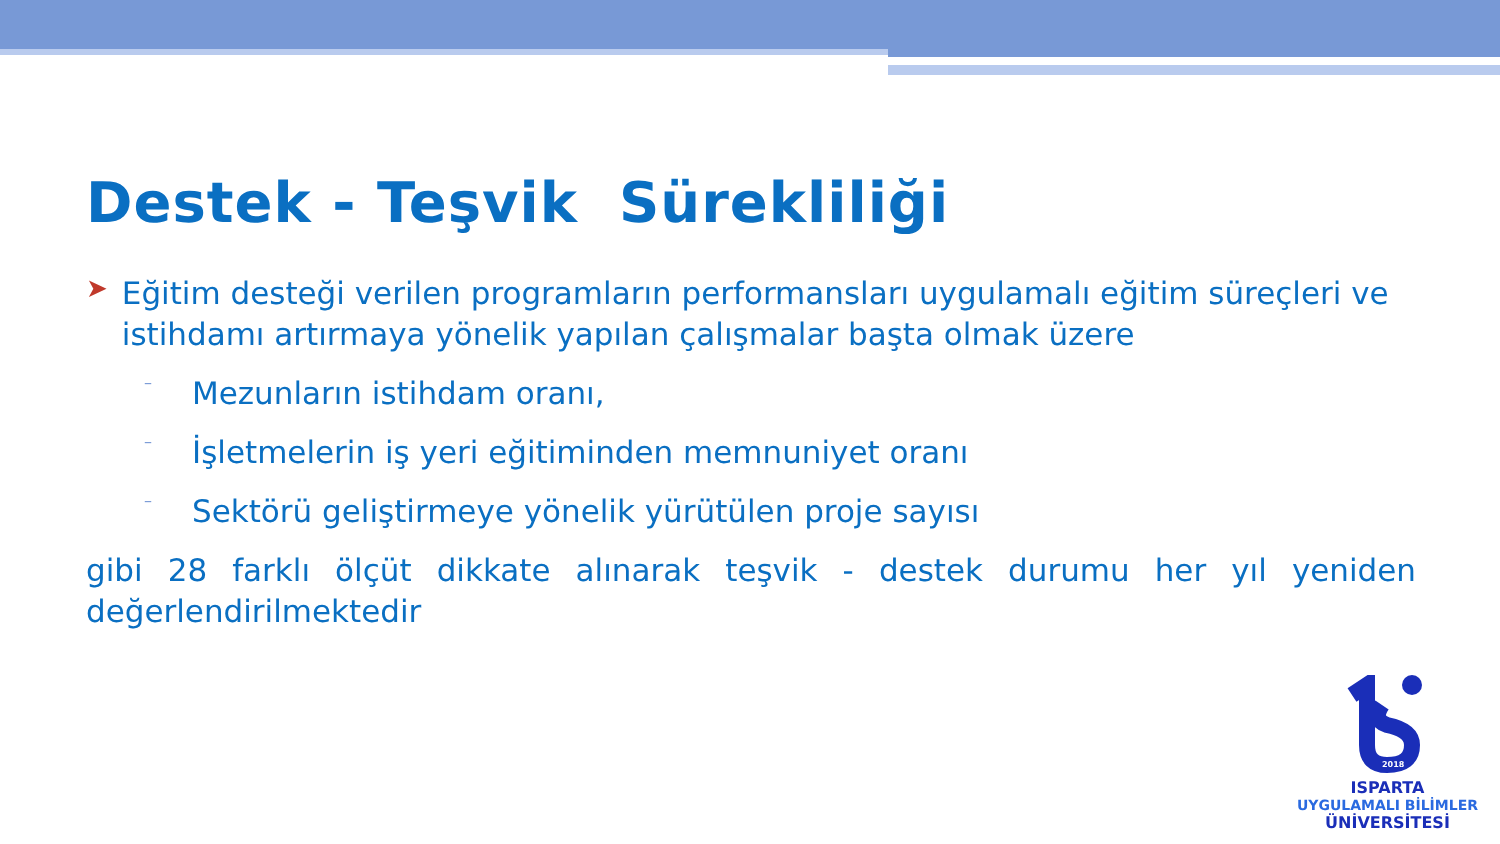Destek - Teşvik Sürekliliği
➤
Eğitim desteği verilen programların performansları uygulamalı eğitim süreçleri ve istihdamı artırmaya yönelik yapılan çalışmalar başta olmak üzere
–
Mezunların istihdam oranı,
–
İşletmelerin iş yeri eğitiminden memnuniyet oranı
–
Sektörü geliştirmeye yönelik yürütülen proje sayısı
gibi 28 farklı ölçüt dikkate alınarak teşvik - destek durumu her yıl yeniden değerlendirilmektedir
2018
ISPARTA
UYGULAMALI BİLİMLER
ÜNİVERSİTESİ